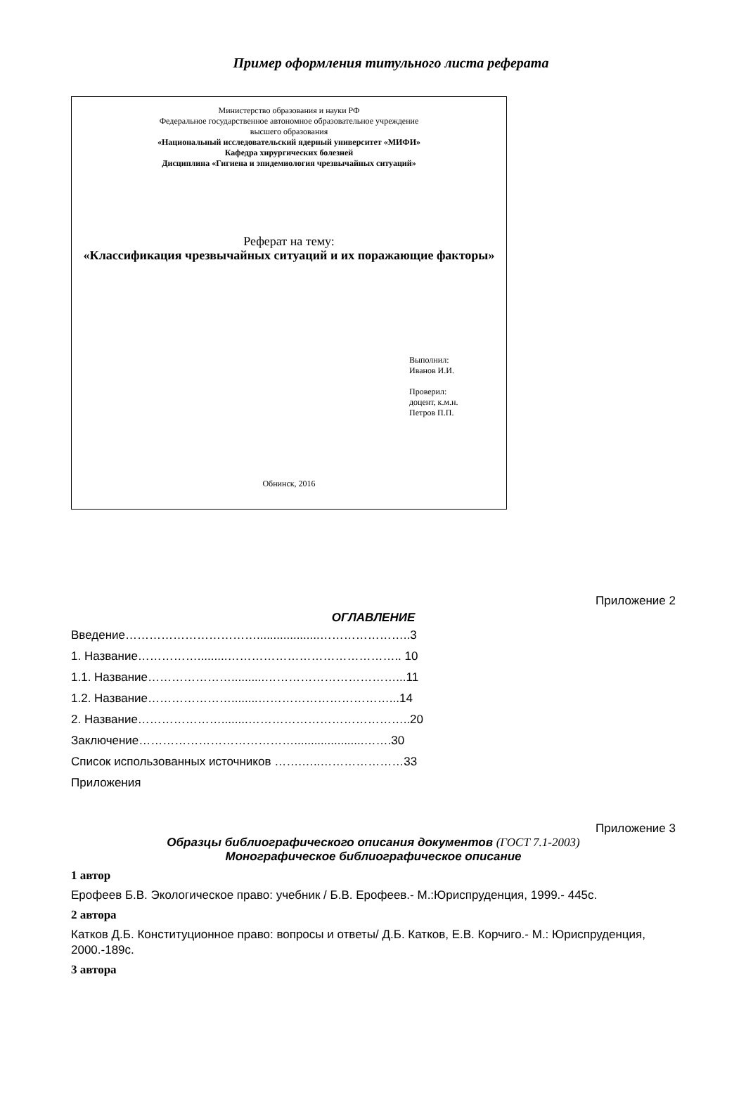Пример оформления титульного листа реферата
Министерство образования и науки РФ
Федеральное государственное автономное образовательное учреждение
высшего образования
«Национальный исследовательский ядерный университет «МИФИ»
Кафедра хирургических болезней
Дисциплина «Гигиена и эпидемиология чрезвычайных ситуаций»
Реферат на тему:
«Классификация чрезвычайных ситуаций и их поражающие факторы»
Выполнил:
Иванов И.И.
Проверил:
доцент, к.м.н.
Петров П.П.
Обнинск, 2016
Приложение 2
ОГЛАВЛЕНИЕ
Введение……………………………...................…………………..3
1. Название…………….........…………………………………….. 10
1.1. Название…………………..........……………………………...11
1.2. Название…………………........……………………………...14
2. Название…………………........…………………………………..20
Заключение………………………………….....................…….30
Список использованных источников …….…..…………………33
Приложения
Приложение 3
Образцы библиографического описания документов (ГОСТ 7.1-2003)
Монографическое библиографическое описание
1 автор
Ерофеев Б.В. Экологическое право: учебник / Б.В. Ерофеев.- М.:Юриспруденция, 1999.- 445с.
2 автора
Катков Д.Б. Конституционное право: вопросы и ответы/ Д.Б. Катков, Е.В. Корчиго.- М.: Юриспруденция, 2000.-189с.
3 автора